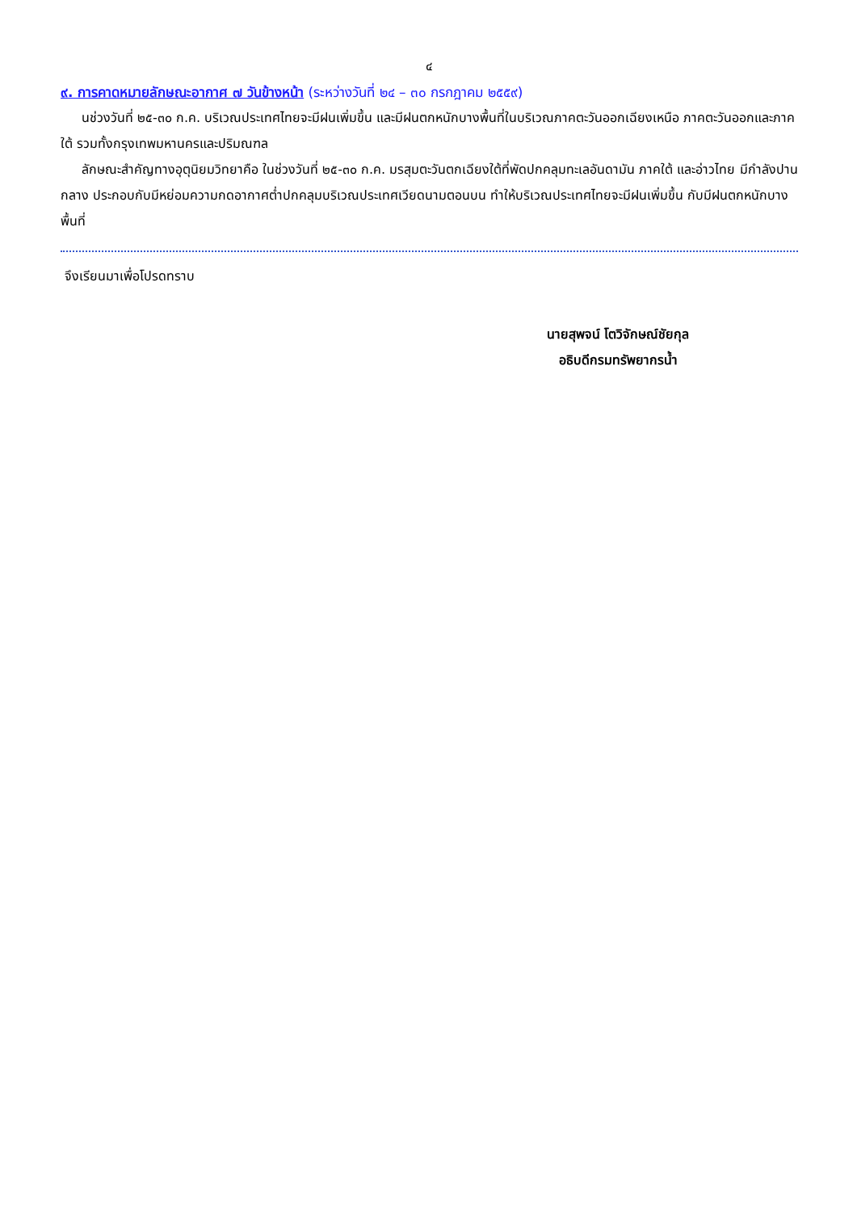๔
๙. การคาดหมายลักษณะอากาศ ๗ วันข้างหน้า (ระหว่างวันที่ ๒๔ – ๓๐ กรกฎาคม ๒๕๕๙)
นช่วงวันที่ ๒๕-๓๐ ก.ค. บริเวณประเทศไทยจะมีฝนเพิ่มขึ้น และมีฝนตกหนักบางพื้นที่ในบริเวณภาคตะวันออกเฉียงเหนือ ภาคตะวันออกและภาคใต้ รวมทั้งกรุงเทพมหานครและปริมณฑล
ลักษณะสำคัญทางอุตุนิยมวิทยาคือ ในช่วงวันที่ ๒๕-๓๐ ก.ค. มรสุมตะวันตกเฉียงใต้ที่พัดปกคลุมทะเลอันดามัน ภาคใต้ และอ่าวไทย มีกำลังปานกลาง ประกอบกับมีหย่อมความกดอากาศต่ำปกคลุมบริเวณประเทศเวียดนามตอนบน ทำให้บริเวณประเทศไทยจะมีฝนเพิ่มขึ้น กับมีฝนตกหนักบางพื้นที่
จึงเรียนมาเพื่อโปรดทราบ
นายสุพจน์ โตวิจักษณ์ชัยกุล
อธิบดีกรมทรัพยากรน้ำ